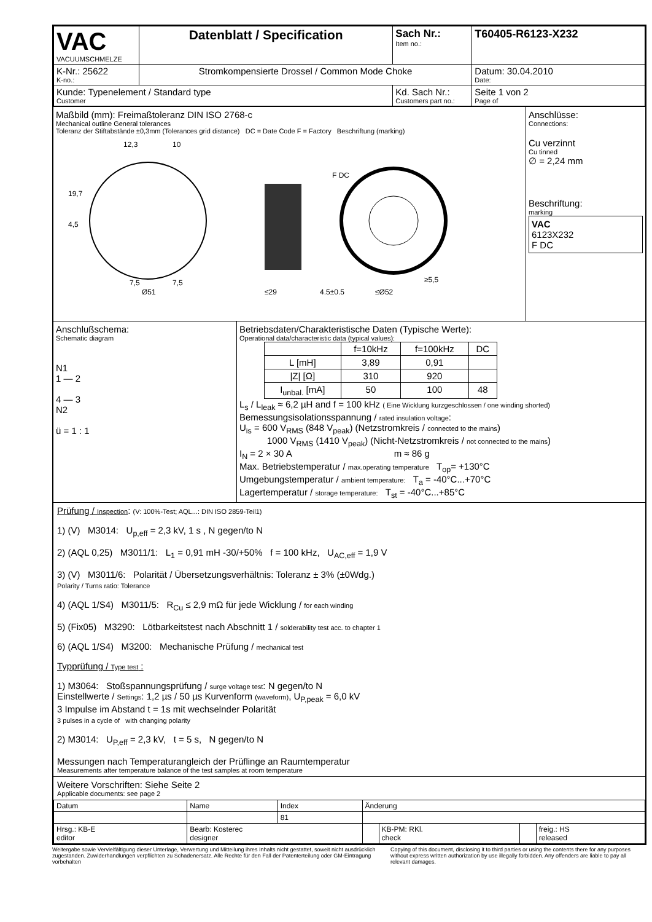| VAC VACUUMSCHMELZE | Datenblatt / Specification | | Sach Nr.: Item no.: | T60405-R6123-X232 |
| K-Nr.: 25622 K-no.: | Stromkompensierte Drossel / Common Mode Choke | | | Datum: 30.04.2010 Date: |
| Kunde: Typenelement / Standard type Customer | | Kd. Sach Nr.: Customers part no.: | | Seite 1 von 2 Page of |
Maßbild (mm): Freimaßtoleranz DIN ISO 2768-c
Mechanical outline General tolerances
Toleranz der Stiftabstände ±0,3mm (Tolerances grid distance) DC = Date Code F = Factory Beschriftung (marking)
12,3
10
19,7
4,5
7,5
7,5
Ø51
≤29
4,5±0,5
≤Ø52
≥5,5
F DC
Anschlüsse:
Connections:
Cu verzinnt
Cu tinned
∅ = 2,24 mm
Beschriftung:
marking
VAC
6123X232
F DC
Anschlußschema:
Schematic diagram
N1
1 — 2
4 — 3
N2
ü = 1 : 1
Betriebsdaten/Charakteristische Daten (Typische Werte):
Operational data/characteristic data (typical values):
| | f=10kHz | f=100kHz | DC |
| L [mH] | 3,89 | 0,91 | |
| /Z/ [Ω] | 310 | 920 | |
| I<sub>unbal.</sub> [mA] | 50 | 100 | 48 |
L<sub>s</sub> / L<sub>leak</sub> ≈ 6,2 µH and f = 100 kHz ( Eine Wicklung kurzgeschlossen / one winding shorted)
Bemessungsisolationsspannung / rated insulation voltage:
U<sub>is</sub> = 600 V<sub>RMS</sub> (848 V<sub>peak</sub>) (Netzstromkreis / connected to the mains)
1000 V<sub>RMS</sub> (1410 V<sub>peak</sub>) (Nicht-Netzstromkreis / not connected to the mains)
I<sub>N</sub> = 2 × 30 A m ≈ 86 g
Max. Betriebstemperatur / max.operating temperature T<sub>op</sub>= +130°C
Umgebungstemperatur / ambient temperature: T<sub>a</sub> = -40°C...+70°C
Lagertemperatur / storage temperature: T<sub>st</sub> = -40°C...+85°C
Prüfung / Inspection: (V: 100%-Test; AQL...: DIN ISO 2859-Teil1)
1) (V) M3014: U<sub>p,eff</sub> = 2,3 kV, 1 s , N gegen/to N
2) (AQL 0,25) M3011/1: L<sub>1</sub> = 0,91 mH -30/+50% f = 100 kHz, U<sub>AC,eff</sub> = 1,9 V
3) (V) M3011/6: Polarität / Übersetzungsverhältnis: Toleranz ± 3% (±0Wdg.)
Polarity / Turns ratio: Tolerance
4) (AQL 1/S4) M3011/5: R<sub>Cu</sub> ≤ 2,9 mΩ für jede Wicklung / for each winding
5) (Fix05) M3290: Lötbarkeitstest nach Abschnitt 1 / solderability test acc. to chapter 1
6) (AQL 1/S4) M3200: Mechanische Prüfung / mechanical test
Typprüfung / Type test :
1) M3064: Stoßspannungsprüfung / surge voltage test: N gegen/to N
Einstellwerte / Settings: 1,2 µs / 50 µs Kurvenform (waveform), U<sub>P,peak</sub> = 6,0 kV
3 Impulse im Abstand t = 1s mit wechselnder Polarität
3 pulses in a cycle of with changing polarity
2) M3014: U<sub>P,eff</sub> = 2,3 kV, t = 5 s, N gegen/to N
Messungen nach Temperaturangleich der Prüflinge an Raumtemperatur
Measurements after temperature balance of the test samples at room temperature
Weitere Vorschriften: Siehe Seite 2
Applicable documents: see page 2
| Datum | Name | Index | Änderung | | | |
| | | 81 | | | | |
| Hrsg.: KB-E editor | Bearb: Kosterec designer | | | KB-PM: RKl. check | | freig.: HS released |
Weitergabe sowie Vervielfältigung dieser Unterlage, Verwertung und Mitteilung ihres Inhalts nicht gestattet, soweit nicht ausdrücklich zugestanden. Zuwiderhandlungen verpflichten zu Schadenersatz. Alle Rechte für den Fall der Patenterteilung oder GM-Eintragung vorbehalten
Copying of this document, disclosing it to third parties or using the contents there for any purposes without express written authorization by use illegally forbidden. Any offenders are liable to pay all relevant damages.